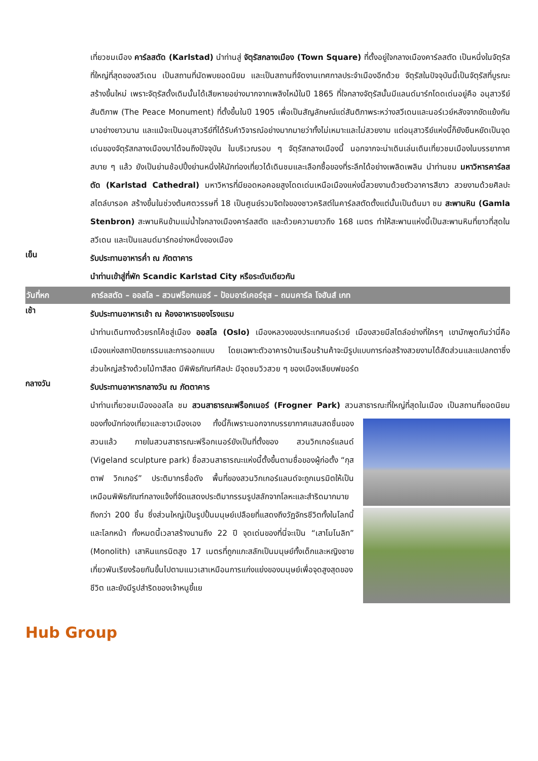เที่ยวชมเมือง คาร์ลสตัด (Karlstad) นำท่านสู่ จัตุรัสกลางเมือง (Town Square) ที่ตั้งอยู่ใจกลางเมืองคาร์ลสตัด เป็นหนึ่งในจัตุรัสที่ใหญ่ที่สุดของสวีเดน เป็นสถานที่นัดพบยอดนิยม และเป็นสถานที่จัดงานเทศกาลประจำเมืองอีกด้วย จัตุรัสในปัจจุบันนี้เป็นจัตุรัสที่บูรณะสร้างขึ้นใหม่ เพราะจัตุรัสดั้งเดิมนั้นได้เสียหายอย่างมากจากเพลิงไหม้ในปี 1865 ที่ใจกลางจัตุรัสนั้นมีแลนด์มาร์กโดดเด่นอยู่คือ อนุสาวรีย์สันติภาพ (The Peace Monument) ที่ตั้งขึ้นในปี 1905 เพื่อเป็นสัญลักษณ์แด่สันติภาพระหว่างสวีเดนและนอร์เวย์หลังจากขัดแย้งกันมาอย่างยาวนาน และแม้จะเป็นอนุสาวรีย์ที่ได้รับคำวิจารณ์อย่างมากมายว่าทั้งไม่เหมาะและไม่สวยงาม แต่อนุสาวรีย์แห่งนี้ก็ยังยืนหยัดเป็นจุดเด่นของจัตุรัสกลางเมืองมาได้จนถึงปัจจุบัน ในบริเวณรอบ ๆ จัตุรัสกลางเมืองนี้ นอกจากจะน่าเดินเล่นเดินเที่ยวชมเมืองในบรรยากาศสบาย ๆ แล้ว ยังเป็นย่านช้อปปิ้งย่านหนึ่งให้นักท่องเที่ยวได้เดินชมและเลือกซื้อของที่ระลึกได้อย่างเพลิดเพลิน นำท่านชม มหาวิหารคาร์ลสตัด (Karlstad Cathedral) มหาวิหารที่มียอดหอคอยสูงโดดเด่นเหนือเมืองแห่งนี้สวยงามด้วยตัวอาคารสีขาว สวยงามด้วยศิลปะสไตล์บารอค สร้างขึ้นในช่วงต้นศตวรรษที่ 18 เป็นศูนย์รวมจิตใจของชาวคริสต์ในคาร์ลสตัดตั้งแต่นั้นเป็นต้นมา ชม สะพานหิน (Gamla Stenbron) สะพานหินข้ามแม่น้ำใจกลางเมืองคาร์ลสตัด และด้วยความยาวถึง 168 เมตร ทำให้สะพานแห่งนี้เป็นสะพานหินที่ยาวที่สุดในสวีเดน และเป็นแลนด์มาร์กอย่างหนึ่งของเมือง
เย็น
รับประทานอาหารค่ำ ณ ภัตตาคาร
นำท่านเข้าสู่ที่พัก Scandic Karlstad City หรือระดับเดียวกัน
วันที่หก
คาร์ลสตัด – ออสโล – สวนฟร็อกเนอร์ – ป้อมอาร์เคอร์ซุส – ถนนคาร์ล โจฮันส์ เกท
เช้า
รับประทานอาหารเช้า ณ ห้องอาหารของโรงแรม
นำท่านเดินทางด้วยรถโค้ชสู่เมือง ออสโล (Oslo) เมืองหลวงของประเทศนอร์เวย์ เมืองสวยมีสไตล์อย่างที่ใครๆ เขามักพูดกันว่านี่คือเมืองแห่งสถาปัตยกรรมและการออกแบบ โดยเฉพาะตัวอาคารบ้านเรือนร้านค้าจะมีรูปแบบการก่อสร้างสวยงามได้สัดส่วนและแปลกตาซึ่งส่วนใหญ่สร้างด้วยไม้ทาสีสด มีพิพิธภัณฑ์ศิลปะ มีจุดชมวิวสวย ๆ ของเมืองเลียบฟยอร์ด
กลางวัน
รับประทานอาหารกลางวัน ณ ภัตตาคาร
นำท่านเที่ยวชมเมืองออสโล ชม สวนสาธารณะฟร็อกเนอร์ (Frogner Park) สวนสาธารณะที่ใหญ่ที่สุด
ในเมือง เป็นสถานที่ยอดนิยมของทั้งนักท่องเที่ยวและชาวเมืองเอง ทั้งนี้ก็เพราะนอกจากบรรยากาศแสนสดชื่นของสวนแล้ว ภายในสวนสาธารณะฟร็อกเนอร์ยังเป็นที่ตั้งของ สวนวิกเกอร์แลนด์ (Vigeland sculpture park) ชื่อสวนสาธารณะแห่งนี้ตั้งขึ้นตามชื่อของผู้ก่อตั้ง “กุสตาฟ วิกเกอร์” ประติมากรชื่อดัง พื้นที่ของสวนวิกเกอร์แลนด์จะถูกเนรมิตให้เป็นเหมือนพิพิธภัณฑ์กลางแจ้งที่จัดแสดงประติมากรรมรูปสลักจากโลหะและสำริดมากมายถึงกว่า 200 ชิ้น ซึ่งส่วนใหญ่เป็นรูปปั้นมนุษย์เปลือยที่แสดงถึงวัฏจักรชีวิตทั้งในโลกนี้และโลกหน้า ทั้งหมดนี้เวลาสร้างนานถึง 22 ปี จุดเด่นของที่นี่จะเป็น “เสาโมโนลิท” (Monolith) เสาหินแกรนิตสูง 17 เมตรที่ถูกแกะสลักเป็นมนุษย์ทั้งเด็กและหญิงชายเกี่ยวพันเรียงร้อยกันขึ้นไปตามแนวเสาเหมือนการแก่งแย่งของมนุษย์เพื่อจุดสูงสุดของชีวิต และยังมีรูปสำริดของเจ้าหนูขี้แย
Hub Group